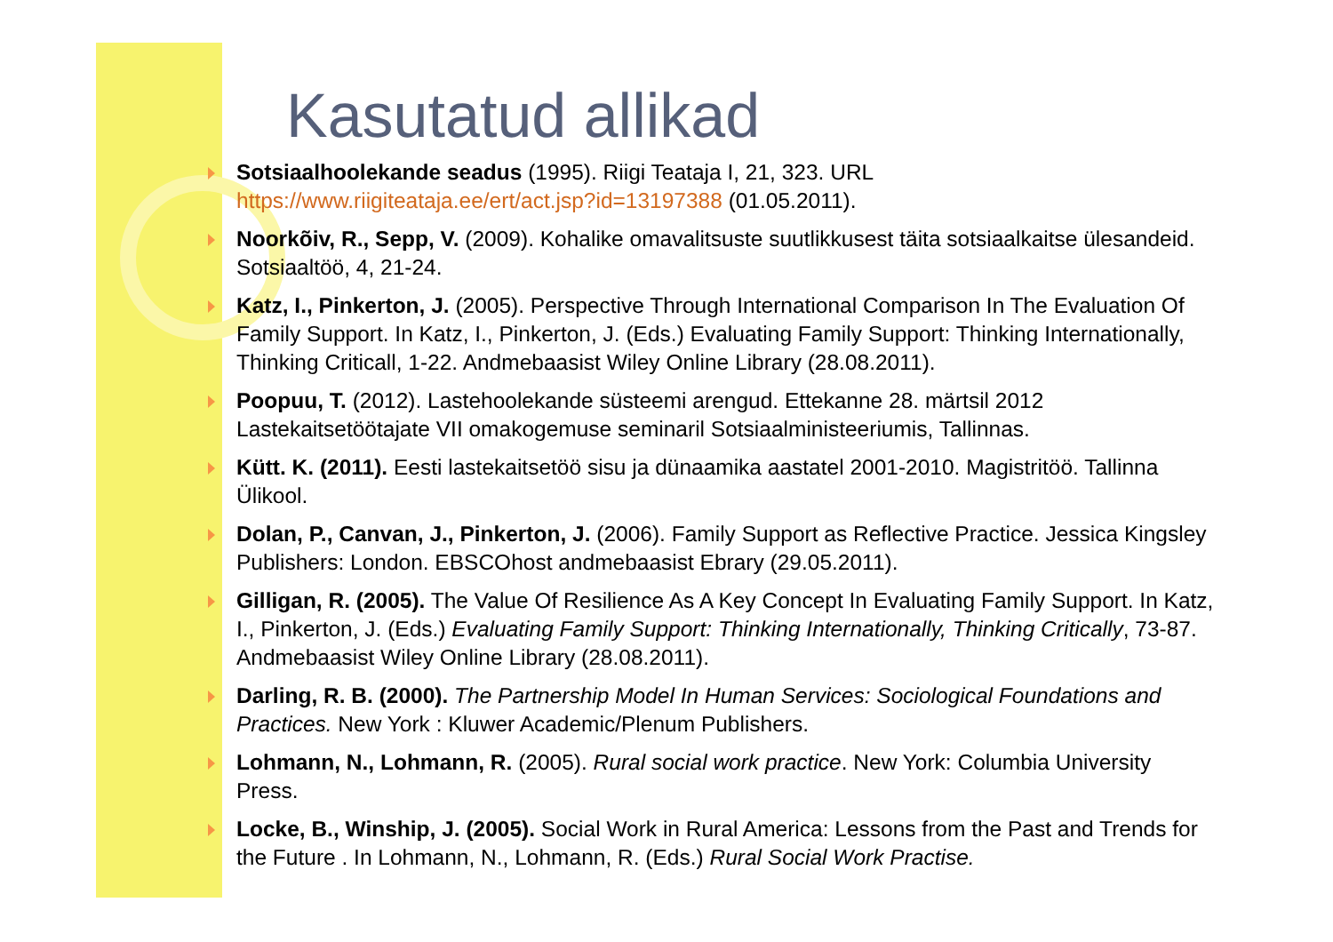Kasutatud allikad
Sotsiaalhoolekande seadus (1995). Riigi Teataja I, 21, 323. URL https://www.riigiteataja.ee/ert/act.jsp?id=13197388 (01.05.2011).
Noorkõiv, R., Sepp, V. (2009). Kohalike omavalitsuste suutlikkusest täita sotsiaalkaitse ülesandeid. Sotsiaaltöö, 4, 21-24.
Katz, I., Pinkerton, J. (2005). Perspective Through International Comparison In The Evaluation Of Family Support. In Katz, I., Pinkerton, J. (Eds.) Evaluating Family Support: Thinking Internationally, Thinking Criticall, 1-22. Andmebaasist Wiley Online Library (28.08.2011).
Poopuu, T. (2012). Lastehoolekande süsteemi arengud. Ettekanne 28. märtsil 2012 Lastekaitsetöötajate VII omakogemuse seminaril Sotsiaalministeeriumis, Tallinnas.
Kütt. K. (2011). Eesti lastekaitsetöö sisu ja dünaamika aastatel 2001-2010. Magistritöö. Tallinna Ülikool.
Dolan, P., Canvan, J., Pinkerton, J. (2006). Family Support as Reflective Practice. Jessica Kingsley Publishers: London. EBSCOhost andmebaasist Ebrary (29.05.2011).
Gilligan, R. (2005). The Value Of Resilience As A Key Concept In Evaluating Family Support. In Katz, I., Pinkerton, J. (Eds.) Evaluating Family Support: Thinking Internationally, Thinking Critically, 73-87. Andmebaasist Wiley Online Library (28.08.2011).
Darling, R. B. (2000). The Partnership Model In Human Services: Sociological Foundations and Practices. New York : Kluwer Academic/Plenum Publishers.
Lohmann, N., Lohmann, R. (2005). Rural social work practice. New York: Columbia University Press.
Locke, B., Winship, J. (2005). Social Work in Rural America: Lessons from the Past and Trends for the Future . In Lohmann, N., Lohmann, R. (Eds.) Rural Social Work Practise.